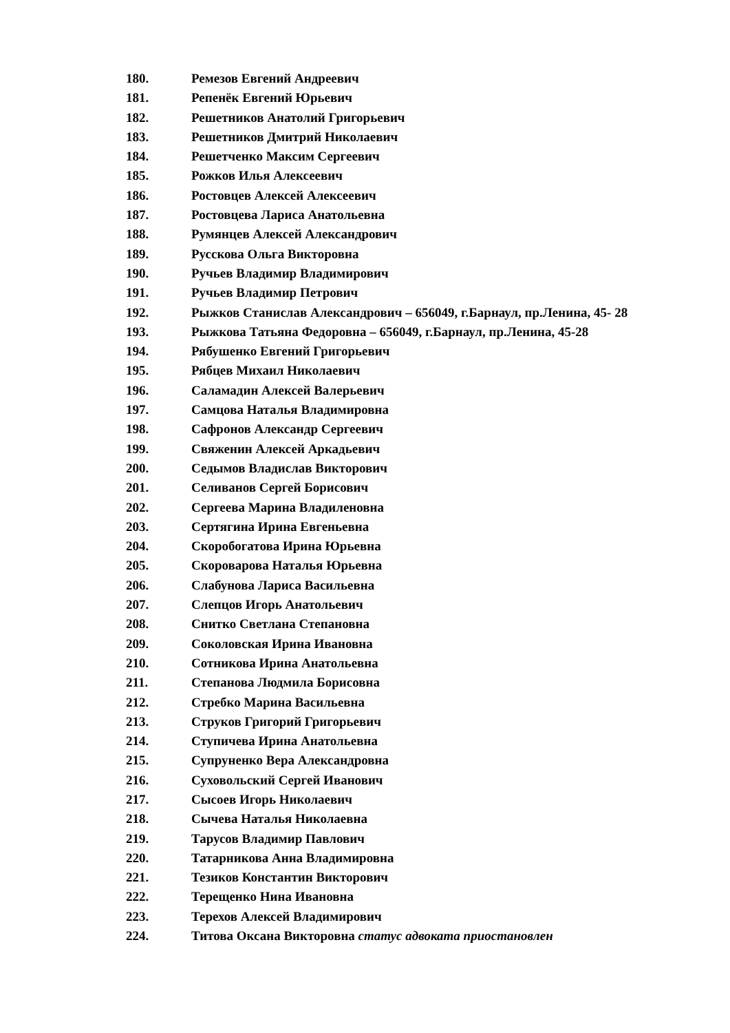180. Ремезов Евгений Андреевич
181. Репенёк Евгений Юрьевич
182. Решетников Анатолий Григорьевич
183. Решетников Дмитрий Николаевич
184. Решетченко Максим Сергеевич
185. Рожков Илья Алексеевич
186. Ростовцев Алексей Алексеевич
187. Ростовцева Лариса Анатольевна
188. Румянцев Алексей Александрович
189. Русскова Ольга Викторовна
190. Ручьев Владимир Владимирович
191. Ручьев Владимир Петрович
192. Рыжков Станислав Александрович – 656049, г.Барнаул, пр.Ленина, 45- 28
193. Рыжкова Татьяна Федоровна – 656049, г.Барнаул, пр.Ленина, 45-28
194. Рябушенко Евгений Григорьевич
195. Рябцев Михаил Николаевич
196. Саламадин Алексей Валерьевич
197. Самцова Наталья Владимировна
198. Сафронов Александр Сергеевич
199. Свяженин Алексей Аркадьевич
200. Седымов Владислав Викторович
201. Селиванов Сергей Борисович
202. Сергеева Марина Владиленовна
203. Сертягина Ирина Евгеньевна
204. Скоробогатова Ирина Юрьевна
205. Скороварова Наталья Юрьевна
206. Слабунова Лариса Васильевна
207. Слепцов Игорь Анатольевич
208. Снитко Светлана Степановна
209. Соколовская Ирина Ивановна
210. Сотникова Ирина Анатольевна
211. Степанова Людмила Борисовна
212. Стребко Марина Васильевна
213. Струков Григорий Григорьевич
214. Ступичева Ирина Анатольевна
215. Супруненко Вера Александровна
216. Суховольский Сергей Иванович
217. Сысоев Игорь Николаевич
218. Сычева Наталья Николаевна
219. Тарусов Владимир Павлович
220. Татарникова Анна Владимировна
221. Тезиков Константин Викторович
222. Терещенко Нина Ивановна
223. Терехов Алексей Владимирович
224. Титова Оксана Викторовна статус адвоката приостановлен